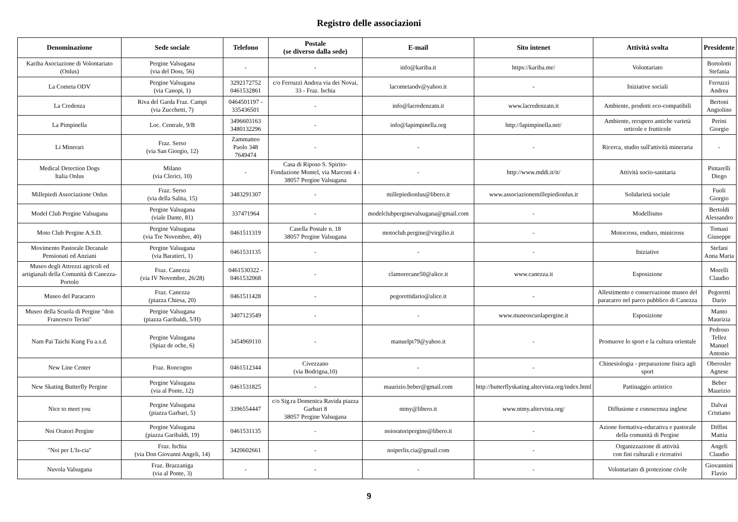Registro delle associazioni
| Denominazione | Sede sociale | Telefono | Postale (se diverso dalla sede) | E-mail | Sito intenet | Attività svolta | Presidente |
| --- | --- | --- | --- | --- | --- | --- | --- |
| Kariba Asociazione di Volontariato (Onlus) | Pergine Valsugana (via del Doss, 56) | - | - | info@kariba.it | https://kariba.me/ | Volontariato | Bortolotti Stefania |
| La Cometa ODV | Pergine Valsugana (via Canopi, 1) | 3292172752 0461532861 | c/o Ferruzzi Andrea via dei Novai, 33 - Fraz. Ischia | lacometaodv@yahoo.it | - | Iniziative sociali | Ferruzzi Andrea |
| La Credenza | Riva del Garda Fraz. Campi (via Zucchetti, 7) | 0464501197 - 335436501 | - | info@lacredenzatn.it | www.lacredenzatn.it | Ambiente, prodotti eco-compatibili | Bertoni Angiolino |
| La Pimpinella | Loc. Centrale, 9/B | 3496603163 3480132296 | - | info@lapimpinella.org | http://lapimpinella.net/ | Ambiente, recupero antiche varietà orticole e frutticole | Perini Giorgio |
| Li Minerari | Fraz. Serso (via San Giorgio, 12) | Zammatteo Paolo 348 7649474 | - | - | - | Ricerca, studio sull'attività mineraria | - |
| Medical Detection Dogs Italia Onlus | Milano (via Clerici, 10) | - | Casa di Riposo S. Spirito-Fondazione Montel, via Marconi 4 - 38057 Pergine Valsugana | - | http://www.mddi.it/it/ | Attività socio-sanitaria | Pintarelli Diego |
| Millepiedi Associazione Onlus | Fraz. Serso (via della Salita, 15) | 3483291307 | - | millepiedionlus@libero.it | www.associazionemillepiedionlus.it | Solidarietà sociale | Fuoli Giorgio |
| Model Club Pergine Valsugana | Pergine Valsugana (viale Dante, 81) | 337471964 | - | modelclubperginevalsugana@gmail.com | - | Modellismo | Bertoldi Alessandro |
| Moto Club Pergine A.S.D. | Pergine Valsugana (via Tre Novembre, 40) | 0461511319 | Casella Postale n. 18 38057 Pergine Valsugana | motoclub.pergine@virgilio.it | - | Motocross, enduro, minicross | Tomasi Giuseppe |
| Movimento Pastorale Decanale Pensionati ed Anziani | Pergine Valsugana (via Baratieri, 1) | 0461531135 | - | - | - | Iniziative | Stefani Anna Maria |
| Museo degli Attrezzi agricoli ed artigianali della Comunità di Canezza-Portolo | Fraz. Canezza (via IV Novembre, 26/28) | 0461530322 - 0461532068 | - | clamorecane50@alice.it | www.canezza.it | Esposizione | Morelli Claudio |
| Museo del Paracarro | Fraz. Canezza (piazza Chiesa, 20) | 0461511428 | - | pegorettidario@alice.it | - | Allestimento e conservazione museo del paracarro nel parco pubblico di Canezza | Pegoretti Dario |
| Museo della Scuola di Pergine "don Francesco Tecini" | Pergine Valsugana (piazza Garibaldi, 5/H) | 3407123549 | - | - | www.museoscuolapergine.it | Esposizione | Manto Maurizia |
| Nam Pai Taichi Kung Fu a.s.d. | Pergine Valsugana (Spiaz de oche, 6) | 3454969110 | - | manuelpt79@yahoo.it | - | Promuove lo sport e la cultura orientale | Pedroso Tellez Manuel Antonio |
| New Line Center | Fraz. Roncogno | 0461512344 | Civezzano (via Bodrigna,10) | - | - | Chinesiologia - preparazione fisica agli sport | Oberosler Agnese |
| New Skating Butterfly Pergine | Pergine Valsugana (via al Ponte, 12) | 0461531825 | - | maurizio.beber@gmail.com | http://butterflyskating.altervista.org/index.html | Pattinaggio artistico | Beber Maurizio |
| Nice to meet you | Pergine Valsugana (piazza Garbari, 5) | 3396554447 | c/o Sig.ra Domenica Ravida piazza Garbari 8 38057 Pergine Valsugana | ntmy@libero.it | www.ntmy.altervista.org/ | Diffusione e conoscenza inglese | Dalvai Cristiano |
| Noi Oratori Pergine | Pergine Valsugana (piazza Garibaldi, 19) | 0461531135 | - | noioratoripergine@libero.it | - | Azione formativa-educativa e pastorale della comunità di Pergine | Diffini Mattia |
| "Noi per L'Is-cia" | Fraz. Ischia (via Don Giovanni Angeli, 14) | 3420602661 | - | noiperlis.cia@gmail.com | - | Organizzazione di attività con fini culturali e ricreativi | Angeli Claudio |
| Nuvola Valsugana | Fraz. Brazzaniga (via al Ponte, 3) | - | - | - | - | Volontariato di protezione civile | Giovannini Flavio |
9